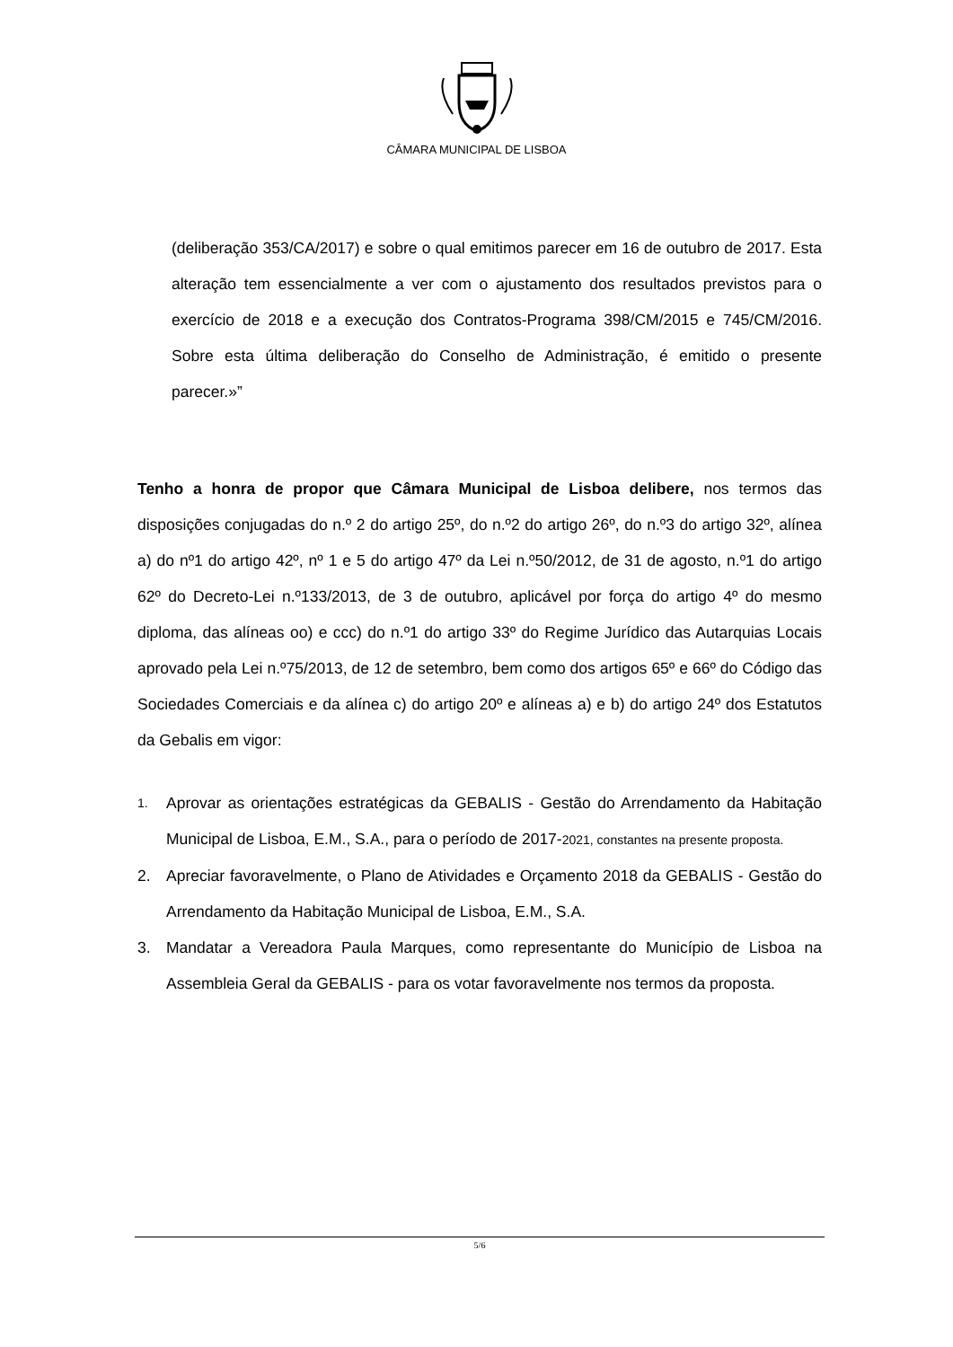CÂMARA MUNICIPAL DE LISBOA
(deliberação 353/CA/2017) e sobre o qual emitimos parecer em 16 de outubro de 2017. Esta alteração tem essencialmente a ver com o ajustamento dos resultados previstos para o exercício de 2018 e a execução dos Contratos-Programa 398/CM/2015 e 745/CM/2016. Sobre esta última deliberação do Conselho de Administração, é emitido o presente parecer.»”
Tenho a honra de propor que Câmara Municipal de Lisboa delibere, nos termos das disposições conjugadas do n.º 2 do artigo 25º, do n.º2 do artigo 26º, do n.º3 do artigo 32º, alínea a) do nº1 do artigo 42º, nº 1 e 5 do artigo 47º da Lei n.º50/2012, de 31 de agosto, n.º1 do artigo 62º do Decreto-Lei n.º133/2013, de 3 de outubro, aplicável por força do artigo 4º do mesmo diploma, das alíneas oo) e ccc) do n.º1 do artigo 33º do Regime Jurídico das Autarquias Locais aprovado pela Lei n.º75/2013, de 12 de setembro, bem como dos artigos 65º e 66º do Código das Sociedades Comerciais e da alínea c) do artigo 20º e alíneas a) e b) do artigo 24º dos Estatutos da Gebalis em vigor:
1. Aprovar as orientações estratégicas da GEBALIS - Gestão do Arrendamento da Habitação Municipal de Lisboa, E.M., S.A., para o período de 2017-2021, constantes na presente proposta.
2. Apreciar favoravelmente, o Plano de Atividades e Orçamento 2018 da GEBALIS - Gestão do Arrendamento da Habitação Municipal de Lisboa, E.M., S.A.
3. Mandatar a Vereadora Paula Marques, como representante do Município de Lisboa na Assembleia Geral da GEBALIS - para os votar favoravelmente nos termos da proposta.
5/6